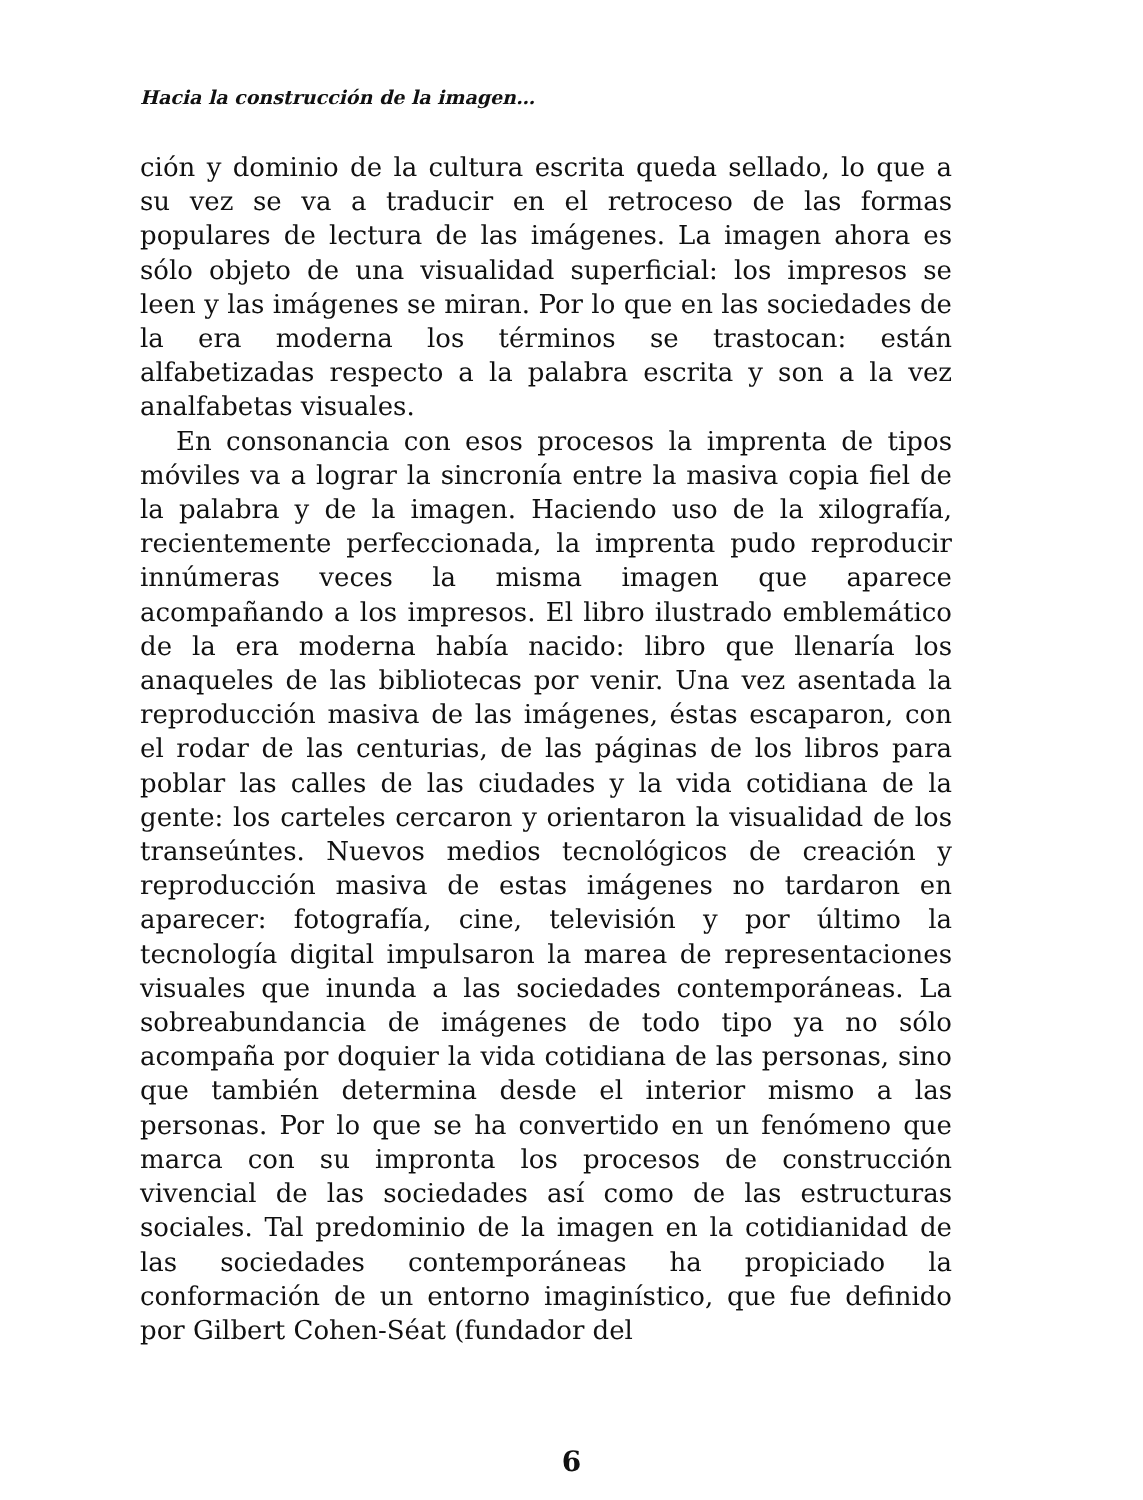Hacia la construcción de la imagen…
ción y dominio de la cultura escrita queda sellado, lo que a su vez se va a traducir en el retroceso de las formas populares de lectura de las imágenes. La imagen ahora es sólo objeto de una visualidad superficial: los impresos se leen y las imágenes se miran. Por lo que en las sociedades de la era moderna los términos se trastocan: están alfabetizadas respecto a la palabra escrita y son a la vez analfabetas visuales.
En consonancia con esos procesos la imprenta de tipos móviles va a lograr la sincronía entre la masiva copia fiel de la palabra y de la imagen. Haciendo uso de la xilografía, recientemente perfeccionada, la imprenta pudo reproducir innúmeras veces la misma imagen que aparece acompañando a los impresos. El libro ilustrado emblemático de la era moderna había nacido: libro que llenaría los anaqueles de las bibliotecas por venir. Una vez asentada la reproducción masiva de las imágenes, éstas escaparon, con el rodar de las centurias, de las páginas de los libros para poblar las calles de las ciudades y la vida cotidiana de la gente: los carteles cercaron y orientaron la visualidad de los transeúntes. Nuevos medios tecnológicos de creación y reproducción masiva de estas imágenes no tardaron en aparecer: fotografía, cine, televisión y por último la tecnología digital impulsaron la marea de representaciones visuales que inunda a las sociedades contemporáneas. La sobreabundancia de imágenes de todo tipo ya no sólo acompaña por doquier la vida cotidiana de las personas, sino que también determina desde el interior mismo a las personas. Por lo que se ha convertido en un fenómeno que marca con su impronta los procesos de construcción vivencial de las sociedades así como de las estructuras sociales. Tal predominio de la imagen en la cotidianidad de las sociedades contemporáneas ha propiciado la conformación de un entorno imaginístico, que fue definido por Gilbert Cohen-Séat (fundador del
6